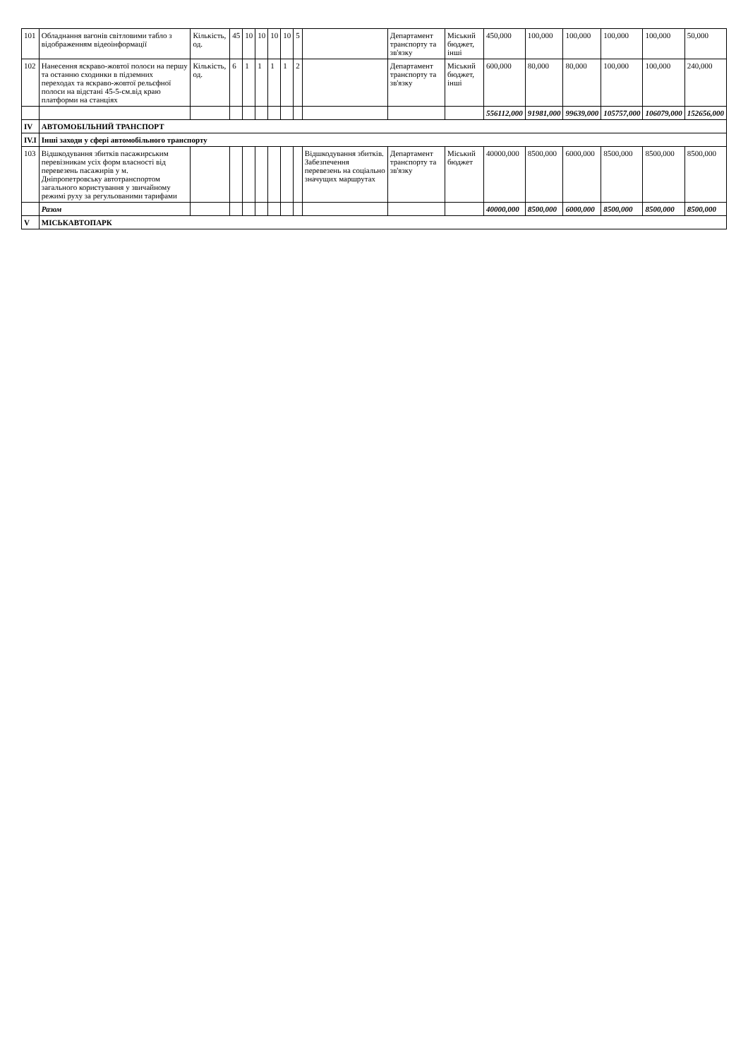| 101 | Обладнання вагонів світловими табло з відображенням відеоінформації | Кількість, од. | 45 | 10 | 10 | 10 | 10 | 5 | | Департамент транспорту та зв'язку | Міський бюджет, інші | 450,000 | 100,000 | 100,000 | 100,000 | 100,000 | 50,000 |
| 102 | Нанесення яскраво-жовтої полоси на першу та останню сходинки в підземних переходах та яскраво-жовтої рельєфної полоси на відстані 45-5-см.від краю платформи на станціях | Кількість, од. | 6 | 1 | 1 | 1 | 1 | 2 | | Департамент транспорту та зв'язку | Міський бюджет, інші | 600,000 | 80,000 | 80,000 | 100,000 | 100,000 | 240,000 |
| | | | | | | | | | | | | 556112,000 | 91981,000 | 99639,000 | 105757,000 | 106079,000 | 152656,000 |
| IV | АВТОМОБІЛЬНИЙ ТРАНСПОРТ | | | | | | | | | | | | | | | | |
| IV.I | Інші заходи у сфері автомобільного транспорту | | | | | | | | | | | | | | | | |
| 103 | Відшкодування збитків пасажирським перевізникам усіх форм власності від перевезень пасажирів у м. Дніпропетровську автотранспортом загального користування у звичайному режимі руху за регульованими тарифами | | | | | | | | Відшкодування збитків. Забезпечення перевезень на соціально значущих маршрутах | Департамент транспорту та зв'язку | Міський бюджет | 40000,000 | 8500,000 | 6000,000 | 8500,000 | 8500,000 | 8500,000 |
| | Разом | | | | | | | | | | | 40000,000 | 8500,000 | 6000,000 | 8500,000 | 8500,000 | 8500,000 |
| V | МІСЬКАВТОПАРК | | | | | | | | | | | | | | | | |